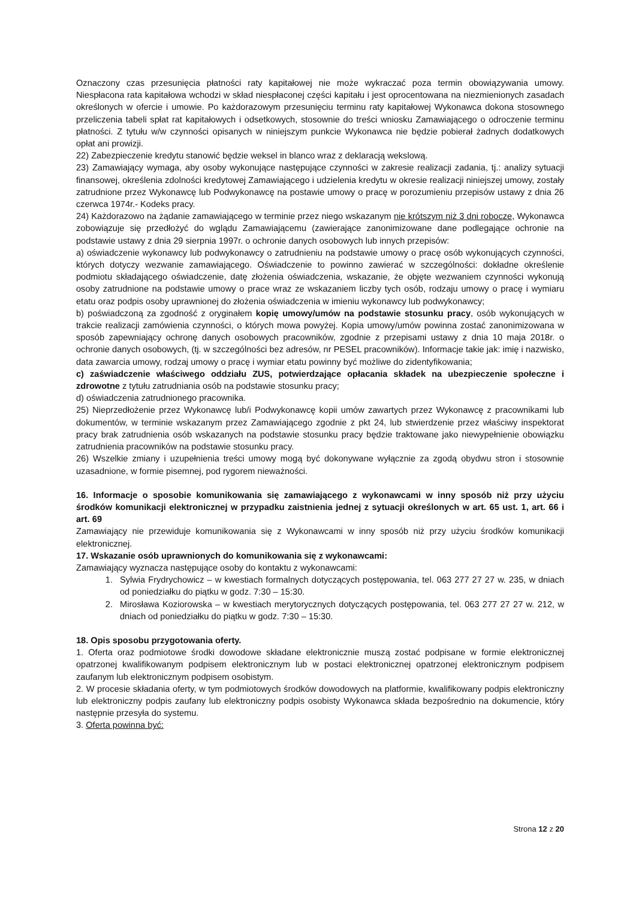Oznaczony czas przesunięcia płatności raty kapitałowej nie może wykraczać poza termin obowiązywania umowy. Niespłacona rata kapitałowa wchodzi w skład niespłaconej części kapitału i jest oprocentowana na niezmienionych zasadach określonych w ofercie i umowie. Po każdorazowym przesunięciu terminu raty kapitałowej Wykonawca dokona stosownego przeliczenia tabeli spłat rat kapitałowych i odsetkowych, stosownie do treści wniosku Zamawiającego o odroczenie terminu płatności. Z tytułu w/w czynności opisanych w niniejszym punkcie Wykonawca nie będzie pobierał żadnych dodatkowych opłat ani prowizji.
22) Zabezpieczenie kredytu stanowić będzie weksel in blanco wraz z deklaracją wekslową.
23) Zamawiający wymaga, aby osoby wykonujące następujące czynności w zakresie realizacji zadania, tj.: analizy sytuacji finansowej, określenia zdolności kredytowej Zamawiającego i udzielenia kredytu w okresie realizacji niniejszej umowy, zostały zatrudnione przez Wykonawcę lub Podwykonawcę na postawie umowy o pracę w porozumieniu przepisów ustawy z dnia 26 czerwca 1974r.- Kodeks pracy.
24) Każdorazowo na żądanie zamawiającego w terminie przez niego wskazanym nie krótszym niż 3 dni robocze, Wykonawca zobowiązuje się przedłożyć do wglądu Zamawiającemu (zawierające zanonimizowane dane podlegające ochronie na podstawie ustawy z dnia 29 sierpnia 1997r. o ochronie danych osobowych lub innych przepisów:
a) oświadczenie wykonawcy lub podwykonawcy o zatrudnieniu na podstawie umowy o pracę osób wykonujących czynności, których dotyczy wezwanie zamawiającego. Oświadczenie to powinno zawierać w szczególności: dokładne określenie podmiotu składającego oświadczenie, datę złożenia oświadczenia, wskazanie, że objęte wezwaniem czynności wykonują osoby zatrudnione na podstawie umowy o prace wraz ze wskazaniem liczby tych osób, rodzaju umowy o pracę i wymiaru etatu oraz podpis osoby uprawnionej do złożenia oświadczenia w imieniu wykonawcy lub podwykonawcy;
b) poświadczoną za zgodność z oryginałem kopię umowy/umów na podstawie stosunku pracy, osób wykonujących w trakcie realizacji zamówienia czynności, o których mowa powyżej. Kopia umowy/umów powinna zostać zanonimizowana w sposób zapewniający ochronę danych osobowych pracowników, zgodnie z przepisami ustawy z dnia 10 maja 2018r. o ochronie danych osobowych, (tj. w szczególności bez adresów, nr PESEL pracowników). Informacje takie jak: imię i nazwisko, data zawarcia umowy, rodzaj umowy o pracę i wymiar etatu powinny być możliwe do zidentyfikowania;
c) zaświadczenie właściwego oddziału ZUS, potwierdzające opłacania składek na ubezpieczenie społeczne i zdrowotne z tytułu zatrudniania osób na podstawie stosunku pracy;
d) oświadczenia zatrudnionego pracownika.
25) Nieprzedłożenie przez Wykonawcę lub/i Podwykonawcę kopii umów zawartych przez Wykonawcę z pracownikami lub dokumentów, w terminie wskazanym przez Zamawiającego zgodnie z pkt 24, lub stwierdzenie przez właściwy inspektorat pracy brak zatrudnienia osób wskazanych na podstawie stosunku pracy będzie traktowane jako niewypełnienie obowiązku zatrudnienia pracowników na podstawie stosunku pracy.
26) Wszelkie zmiany i uzupełnienia treści umowy mogą być dokonywane wyłącznie za zgodą obydwu stron i stosownie uzasadnione, w formie pisemnej, pod rygorem nieważności.
16. Informacje o sposobie komunikowania się zamawiającego z wykonawcami w inny sposób niż przy użyciu środków komunikacji elektronicznej w przypadku zaistnienia jednej z sytuacji określonych w art. 65 ust. 1, art. 66 i art. 69
Zamawiający nie przewiduje komunikowania się z Wykonawcami w inny sposób niż przy użyciu środków komunikacji elektronicznej.
17. Wskazanie osób uprawnionych do komunikowania się z wykonawcami:
Zamawiający wyznacza następujące osoby do kontaktu z wykonawcami:
1. Sylwia Frydrychowicz – w kwestiach formalnych dotyczących postępowania, tel. 063 277 27 27 w. 235, w dniach od poniedziałku do piątku w godz. 7:30 – 15:30.
2. Mirosława Koziorowska – w kwestiach merytorycznych dotyczących postępowania, tel. 063 277 27 27 w. 212, w dniach od poniedziałku do piątku w godz. 7:30 – 15:30.
18. Opis sposobu przygotowania oferty.
1. Oferta oraz podmiotowe środki dowodowe składane elektronicznie muszą zostać podpisane w formie elektronicznej opatrzonej kwalifikowanym podpisem elektronicznym lub w postaci elektronicznej opatrzonej elektronicznym podpisem zaufanym lub elektronicznym podpisem osobistym.
2. W procesie składania oferty, w tym podmiotowych środków dowodowych na platformie, kwalifikowany podpis elektroniczny lub elektroniczny podpis zaufany lub elektroniczny podpis osobisty Wykonawca składa bezpośrednio na dokumencie, który następnie przesyła do systemu.
3. Oferta powinna być:
Strona 12 z 20